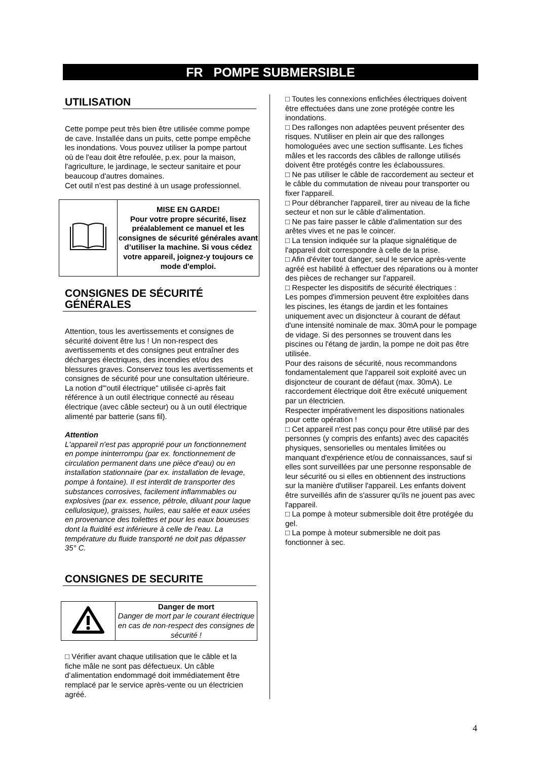FR POMPE SUBMERSIBLE
UTILISATION
Cette pompe peut très bien être utilisée comme pompe de cave. Installée dans un puits, cette pompe empêche les inondations. Vous pouvez utiliser la pompe partout où de l'eau doit être refoulée, p.ex. pour la maison, l'agriculture, le jardinage, le secteur sanitaire et pour beaucoup d'autres domaines.
Cet outil n’est pas destiné à un usage professionnel.
| | MISE EN GARDE! Pour votre propre sécurité, lisez préalablement ce manuel et les consignes de sécurité générales avant d’utiliser la machine. Si vous cédez votre appareil, joignez-y toujours ce mode d'emploi. |
CONSIGNES DE SÉCURITÉ GÉNÉRALES
Attention, tous les avertissements et consignes de sécurité doivent être lus ! Un non-respect des avertissements et des consignes peut entraîner des décharges électriques, des incendies et/ou des blessures graves. Conservez tous les avertissements et consignes de sécurité pour une consultation ultérieure. La notion d'"outil électrique" utilisée ci-après fait référence à un outil électrique connecté au réseau électrique (avec câble secteur) ou à un outil électrique alimenté par batterie (sans fil).
Attention
L'appareil n'est pas approprié pour un fonctionnement en pompe ininterrompu (par ex. fonctionnement de circulation permanent dans une pièce d'eau) ou en installation stationnaire (par ex. installation de levage, pompe à fontaine). Il est interdit de transporter des substances corrosives, facilement inflammables ou explosives (par ex. essence, pétrole, diluant pour laque cellulosique), graisses, huiles, eau salée et eaux usées en provenance des toilettes et pour les eaux boueuses dont la fluidité est inférieure à celle de l'eau. La température du fluide transporté ne doit pas dépasser 35° C.
CONSIGNES DE SECURITE
| | Danger de mort Danger de mort par le courant électrique en cas de non-respect des consignes de sécurité ! |
□ Vérifier avant chaque utilisation que le câble et la fiche mâle ne sont pas défectueux. Un câble d’alimentation endommagé doit immédiatement être remplacé par le service après-vente ou un électricien agréé.
□ Toutes les connexions enfichées électriques doivent être effectuées dans une zone protégée contre les inondations.
□ Des rallonges non adaptées peuvent présenter des risques. N'utiliser en plein air que des rallonges homologuées avec une section suffisante. Les fiches mâles et les raccords des câbles de rallonge utilisés doivent être protégés contre les éclaboussures.
□ Ne pas utiliser le câble de raccordement au secteur et le câble du commutation de niveau pour transporter ou fixer l'appareil.
□ Pour débrancher l'appareil, tirer au niveau de la fiche secteur et non sur le câble d'alimentation.
□ Ne pas faire passer le câble d'alimentation sur des arêtes vives et ne pas le coincer.
□ La tension indiquée sur la plaque signalétique de l'appareil doit correspondre à celle de la prise.
□ Afin d'éviter tout danger, seul le service après-vente agréé est habilité à effectuer des réparations ou à monter des pièces de rechanger sur l'appareil.
□ Respecter les dispositifs de sécurité électriques :
Les pompes d'immersion peuvent être exploitées dans les piscines, les étangs de jardin et les fontaines uniquement avec un disjoncteur à courant de défaut d'une intensité nominale de max. 30mA pour le pompage de vidage. Si des personnes se trouvent dans les piscines ou l'étang de jardin, la pompe ne doit pas être utilisée.
Pour des raisons de sécurité, nous recommandons fondamentalement que l'appareil soit exploité avec un disjoncteur de courant de défaut (max. 30mA). Le raccordement électrique doit être exécuté uniquement par un électricien.
Respecter impérativement les dispositions nationales pour cette opération !
□ Cet appareil n'est pas conçu pour être utilisé par des personnes (y compris des enfants) avec des capacités physiques, sensorielles ou mentales limitées ou manquant d'expérience et/ou de connaissances, sauf si elles sont surveillées par une personne responsable de leur sécurité ou si elles en obtiennent des instructions sur la manière d'utiliser l'appareil. Les enfants doivent être surveillés afin de s'assurer qu'ils ne jouent pas avec l'appareil.
□ La pompe à moteur submersible doit être protégée du gel.
□ La pompe à moteur submersible ne doit pas fonctionner à sec.
4